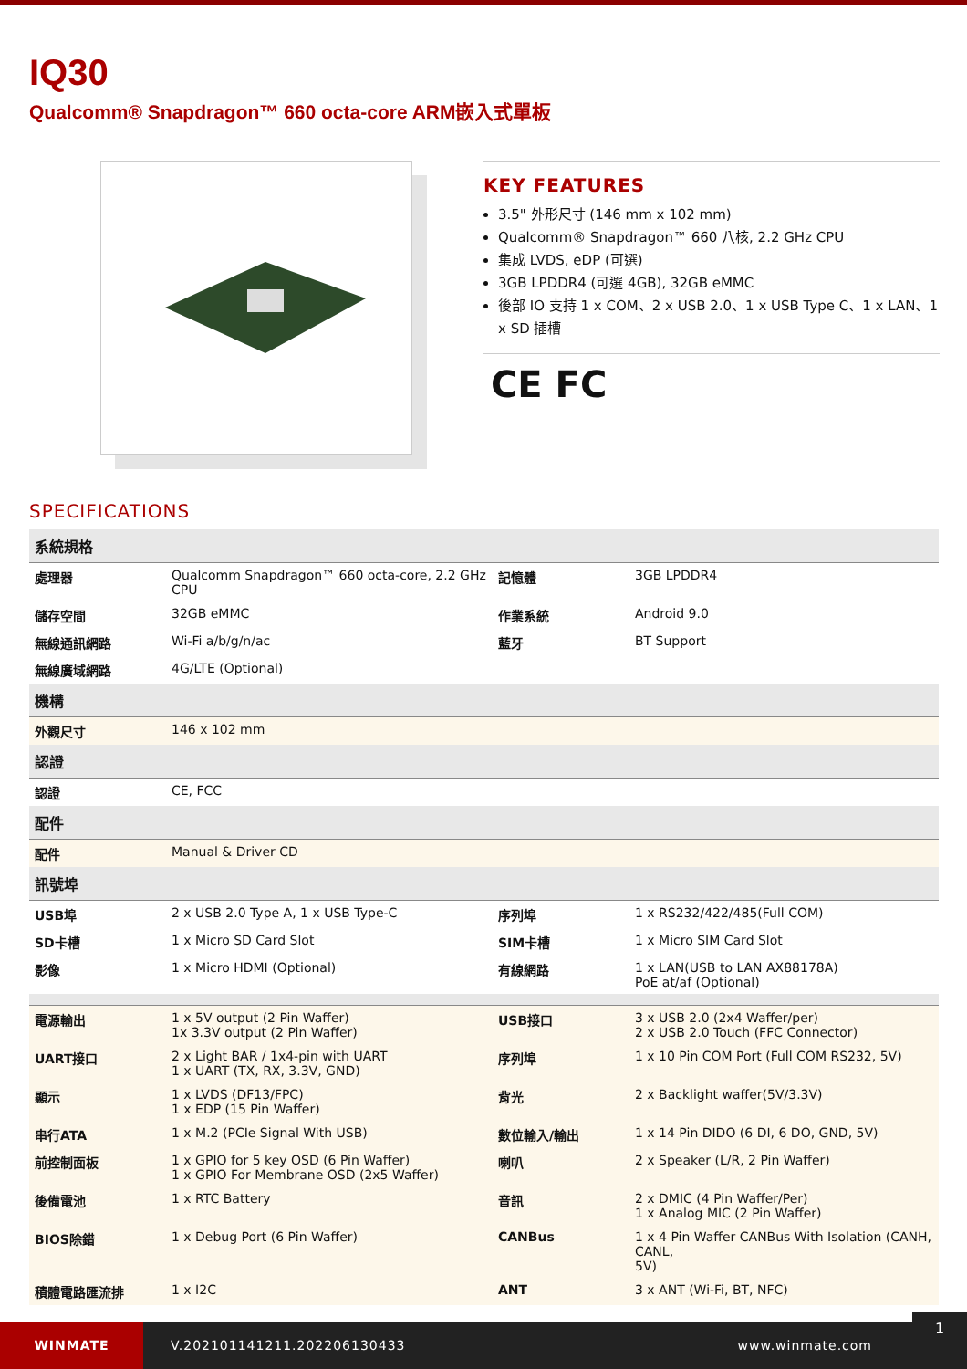IQ30
Qualcomm® Snapdragon™ 660 octa-core ARM嵌入式單板
KEY FEATURES
3.5" 外形尺寸 (146 mm x 102 mm)
Qualcomm® Snapdragon™ 660 八核, 2.2 GHz CPU
集成 LVDS, eDP (可選)
3GB LPDDR4 (可選 4GB), 32GB eMMC
後部 IO 支持 1 x COM、2 x USB 2.0、1 x USB Type C、1 x LAN、1 x SD 插槽
CE FC
SPECIFICATIONS
| 系統規格 | | | |
| --- | --- | --- | --- |
| 處理器 | Qualcomm Snapdragon™ 660 octa-core, 2.2 GHz CPU | 記憶體 | 3GB LPDDR4 |
| 儲存空間 | 32GB eMMC | 作業系統 | Android 9.0 |
| 無線通訊網路 | Wi-Fi a/b/g/n/ac | 藍牙 | BT Support |
| 無線廣域網路 | 4G/LTE (Optional) | | |
| 機構 | | | |
| 外觀尺寸 | 146 x 102 mm | | |
| 認證 | | | |
| 認證 | CE, FCC | | |
| 配件 | | | |
| 配件 | Manual & Driver CD | | |
| 訊號埠 | | | |
| USB埠 | 2 x USB 2.0 Type A, 1 x USB Type-C | 序列埠 | 1 x RS232/422/485(Full COM) |
| SD卡槽 | 1 x Micro SD Card Slot | SIM卡槽 | 1 x Micro SIM Card Slot |
| 影像 | 1 x Micro HDMI (Optional) | 有線網路 | 1 x LAN(USB to LAN AX88178A) PoE at/af (Optional) |
| 電源輸出 | 1 x 5V output (2 Pin Waffer) 1x 3.3V output (2 Pin Waffer) | USB接口 | 3 x USB 2.0 (2x4 Waffer/per) 2 x USB 2.0 Touch (FFC Connector) |
| UART接口 | 2 x Light BAR / 1x4-pin with UART 1 x UART (TX, RX, 3.3V, GND) | 序列埠 | 1 x 10 Pin COM Port (Full COM RS232, 5V) |
| 顯示 | 1 x LVDS (DF13/FPC) 1 x EDP (15 Pin Waffer) | 背光 | 2 x Backlight waffer(5V/3.3V) |
| 串行ATA | 1 x M.2 (PCIe Signal With USB) | 數位輸入/輸出 | 1 x 14 Pin DIDO (6 DI, 6 DO, GND, 5V) |
| 前控制面板 | 1 x GPIO for 5 key OSD (6 Pin Waffer) 1 x GPIO For Membrane OSD (2x5 Waffer) | 喇叭 | 2 x Speaker (L/R, 2 Pin Waffer) |
| 後備電池 | 1 x RTC Battery | 音訊 | 2 x DMIC (4 Pin Waffer/Per) 1 x Analog MIC (2 Pin Waffer) |
| BIOS除錯 | 1 x Debug Port (6 Pin Waffer) | CANBus | 1 x 4 Pin Waffer CANBus With Isolation (CANH, CANL, 5V) |
| 積體電路匯流排 | 1 x I2C | ANT | 3 x ANT (Wi-Fi, BT, NFC) |
WINMATE
V.202101141211.202206130433 www.winmate.com
1